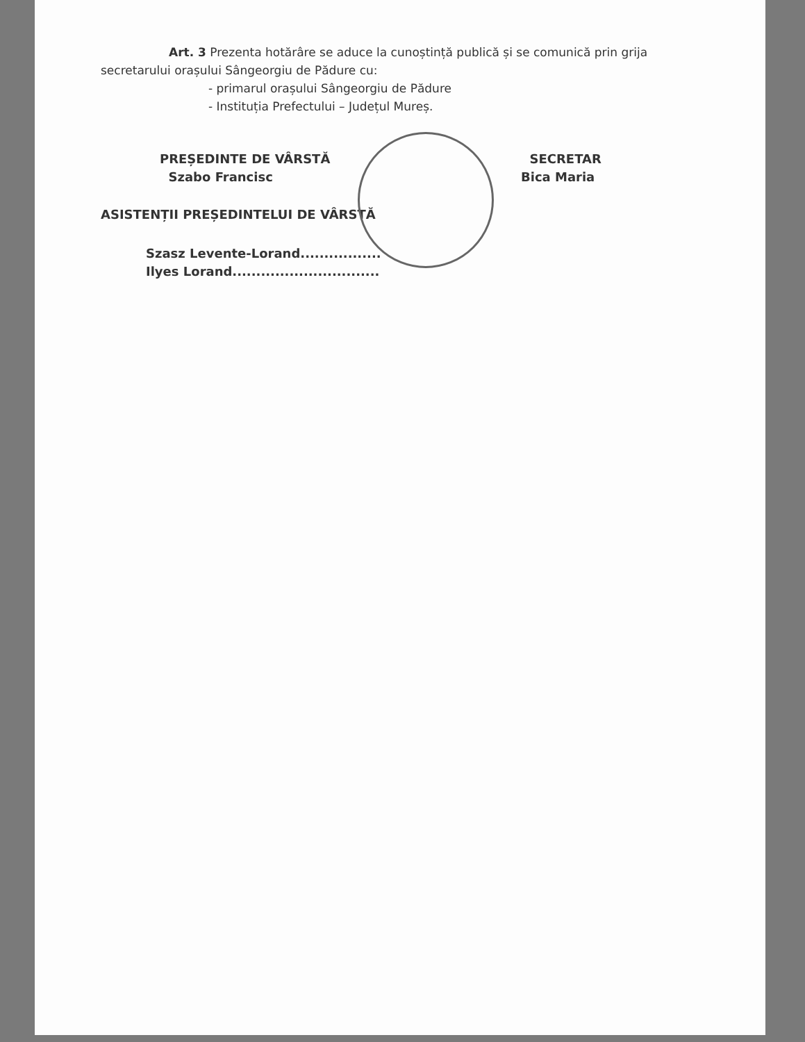Art. 3 Prezenta hotărâre se aduce la cunoștință publică și se comunică prin grija secretarului orașului Sângeorgiu de Pădure cu:
- primarul orașului Sângeorgiu de Pădure
- Instituția Prefectului – Județul Mureș.
PREȘEDINTE DE VÂRSTĂ
Szabo Francisc
SECRETAR
Bica Maria
ASISTENȚII PREȘEDINTELUI DE VÂRSTĂ
Szasz Levente-Lorand.................
Ilyes Lorand...............................